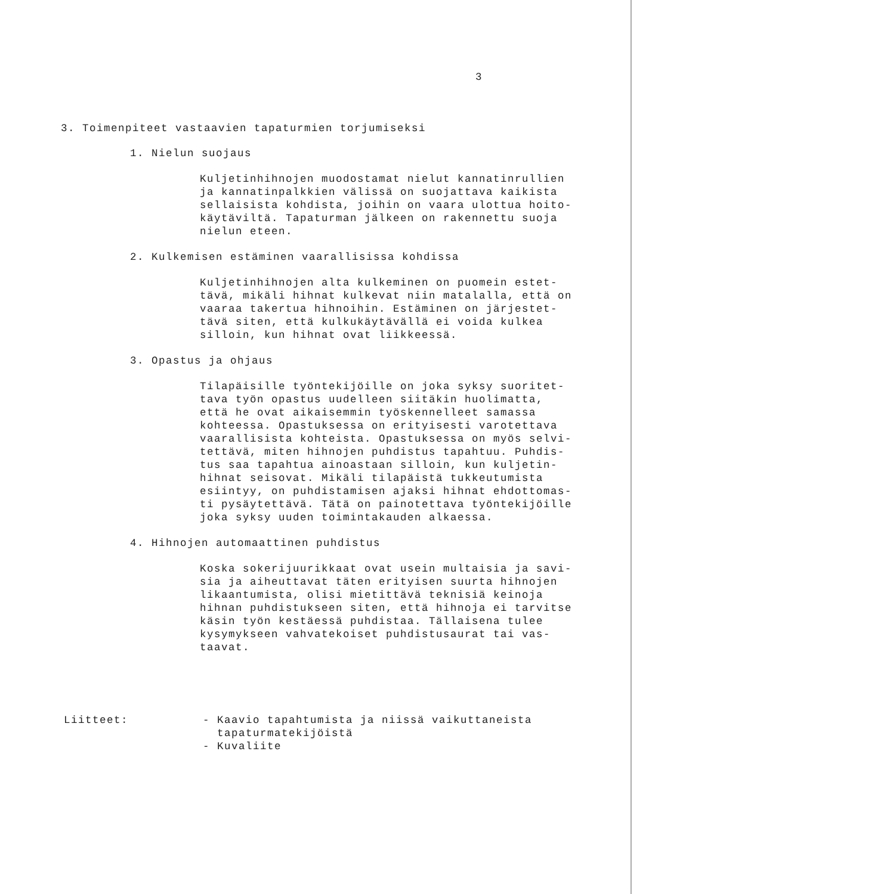3
3. Toimenpiteet vastaavien tapaturmien torjumiseksi
1. Nielun suojaus
Kuljetinhihnojen muodostamat nielut kannatinrullien
ja kannatinpalkkien välissä on suojattava kaikista
sellaisista kohdista, joihin on vaara ulottua hoito-
käytäviltä. Tapaturman jälkeen on rakennettu suoja
nielun eteen.
2. Kulkemisen estäminen vaarallisissa kohdissa
Kuljetinhihnojen alta kulkeminen on puomein estet-
tävä, mikäli hihnat kulkevat niin matalalla, että on
vaaraa takertua hihnoihin. Estäminen on järjestet-
tävä siten, että kulkukäytävällä ei voida kulkea
silloin, kun hihnat ovat liikkeessä.
3. Opastus ja ohjaus
Tilapäisille työntekijöille on joka syksy suoritet-
tava työn opastus uudelleen siitäkin huolimatta,
että he ovat aikaisemmin työskennelleet samassa
kohteessa. Opastuksessa on erityisesti varotettava
vaarallisista kohteista. Opastuksessa on myös selvi-
tettävä, miten hihnojen puhdistus tapahtuu. Puhdis-
tus saa tapahtua ainoastaan silloin, kun kuljetin-
hihnat seisovat. Mikäli tilapäistä tukkeutumista
esiintyy, on puhdistamisen ajaksi hihnat ehdottomas-
ti pysäytettävä. Tätä on painotettava työntekijöille
joka syksy uuden toimintakauden alkaessa.
4. Hihnojen automaattinen puhdistus
Koska sokerijuurikkaat ovat usein multaisia ja savi-
sia ja aiheuttavat täten erityisen suurta hihnojen
likaantumista, olisi mietittävä teknisiä keinoja
hihnan puhdistukseen siten, että hihnoja ei tarvitse
käsin työn kestäessä puhdistaa. Tällaisena tulee
kysymykseen vahvatekoiset puhdistusaurat tai vas-
taavat.
Liitteet: - Kaavio tapahtumista ja niissä vaikuttaneista
tapaturmatekijöistä
- Kuvaliite